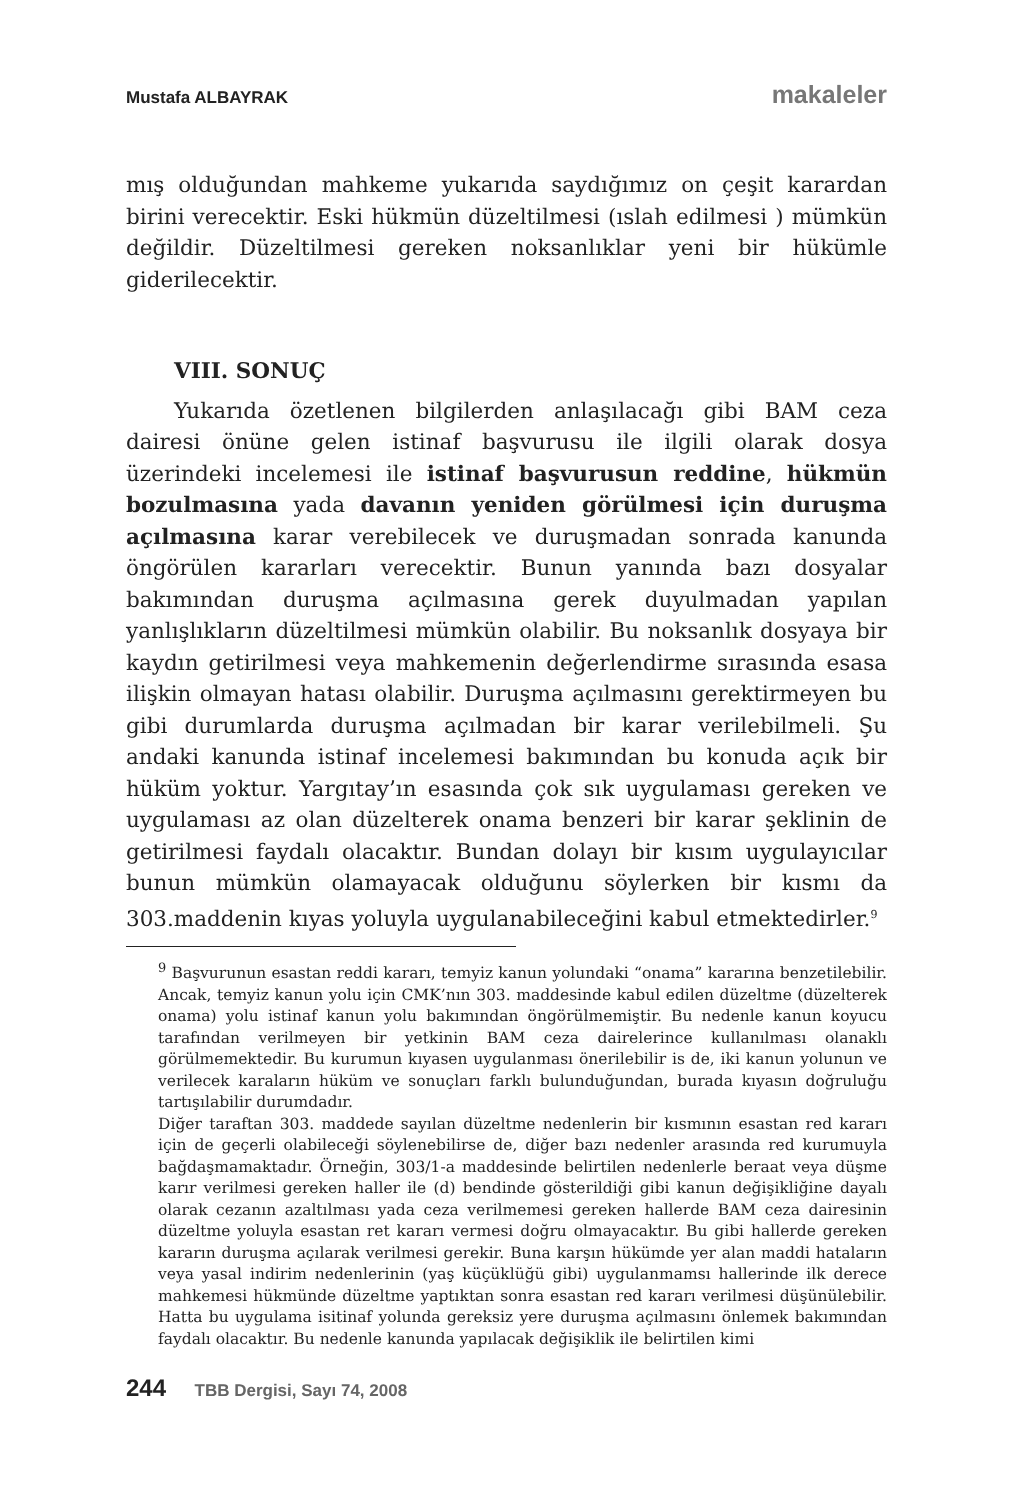Mustafa ALBAYRAK makaleler
mış olduğundan mahkeme yukarıda saydığımız on çeşit karardan birini verecektir. Eski hükmün düzeltilmesi (ıslah edilmesi ) mümkün değildir. Düzeltilmesi gereken noksanlıklar yeni bir hükümle giderilecektir.
VIII. SONUÇ
Yukarıda özetlenen bilgilerden anlaşılacağı gibi BAM ceza dairesi önüne gelen istinaf başvurusu ile ilgili olarak dosya üzerindeki incelemesi ile istinaf başvurusun reddine, hükmün bozulmasına yada davanın yeniden görülmesi için duruşma açılmasına karar verebilecek ve duruşmadan sonrada kanunda öngörülen kararları verecektir. Bunun yanında bazı dosyalar bakımından duruşma açılmasına gerek duyulmadan yapılan yanlışlıkların düzeltilmesi mümkün olabilir. Bu noksanlık dosyaya bir kaydın getirilmesi veya mahkemenin değerlendirme sırasında esasa ilişkin olmayan hatası olabilir. Duruşma açılmasını gerektirmeyen bu gibi durumlarda duruşma açılmadan bir karar verilebilmeli. Şu andaki kanunda istinaf incelemesi bakımından bu konuda açık bir hüküm yoktur. Yargıtay’ın esasında çok sık uygulaması gereken ve uygulaması az olan düzelterek onama benzeri bir karar şeklinin de getirilmesi faydalı olacaktır. Bundan dolayı bir kısım uygulayıcılar bunun mümkün olamayacak olduğunu söylerken bir kısmı da 303.maddenin kıyas yoluyla uygulanabileceğini kabul etmektedirler.<sup>9</sup>
<sup>9</sup> Başvurunun esastan reddi kararı, temyiz kanun yolundaki “onama” kararına benzetilebilir. Ancak, temyiz kanun yolu için CMK’nın 303. maddesinde kabul edilen düzeltme (düzelterek onama) yolu istinaf kanun yolu bakımından öngörülmemiştir. Bu nedenle kanun koyucu tarafından verilmeyen bir yetkinin BAM ceza dairelerince kullanılması olanaklı görülmemektedir. Bu kurumun kıyasen uygulanması önerilebilir is de, iki kanun yolunun ve verilecek karaların hüküm ve sonuçları farklı bulunduğundan, burada kıyasın doğruluğu tartışılabilir durumdadır.
Diğer taraftan 303. maddede sayılan düzeltme nedenlerin bir kısmının esastan red kararı için de geçerli olabileceği söylenebilirse de, diğer bazı nedenler arasında red kurumuyla bağdaşmamaktadır. Örneğin, 303/1-a maddesinde belirtilen nedenlerle beraat veya düşme karır verilmesi gereken haller ile (d) bendinde gösterildiği gibi kanun değişikliğine dayalı olarak cezanın azaltılması yada ceza verilmemesi gereken hallerde BAM ceza dairesinin düzeltme yoluyla esastan ret kararı vermesi doğru olmayacaktır. Bu gibi hallerde gereken kararın duruşma açılarak verilmesi gerekir. Buna karşın hükümde yer alan maddi hataların veya yasal indirim nedenlerinin (yaş küçüklüğü gibi) uygulanmamsı hallerinde ilk derece mahkemesi hükmünde düzeltme yaptıktan sonra esastan red kararı verilmesi düşünülebilir. Hatta bu uygulama isitinaf yolunda gereksiz yere duruşma açılmasını önlemek bakımından faydalı olacaktır. Bu nedenle kanunda yapılacak değişiklik ile belirtilen kimi
244 TBB Dergisi, Sayı 74, 2008